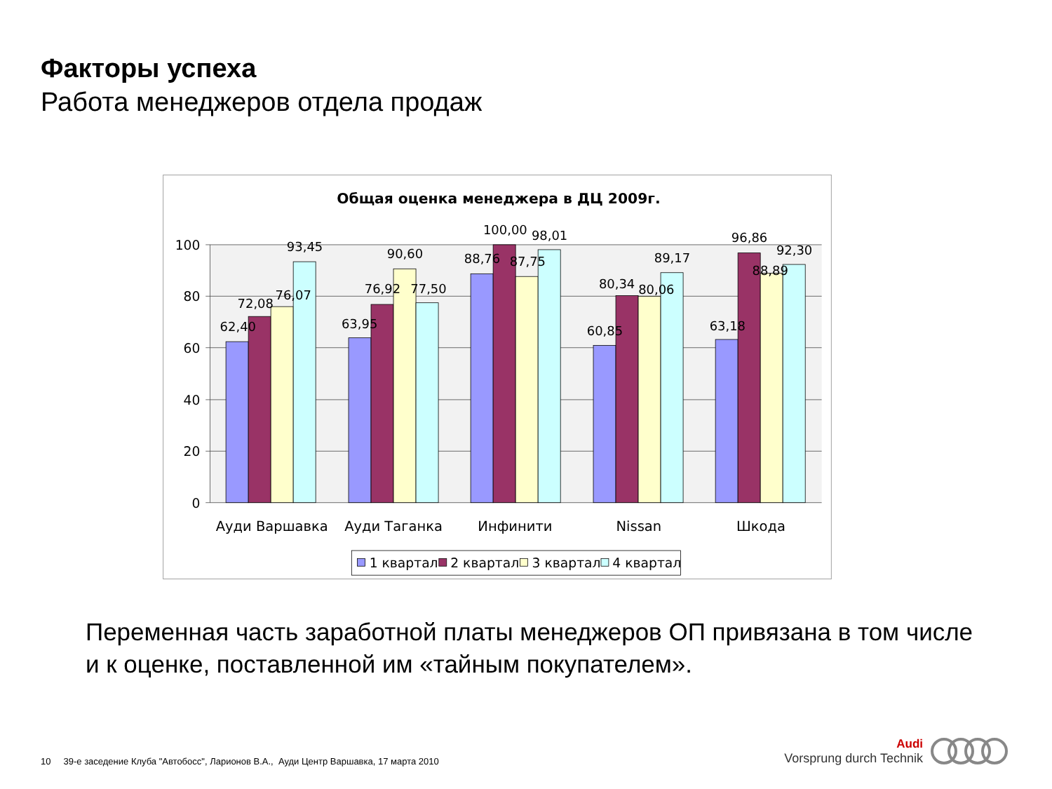Факторы успеха
Работа менеджеров отдела продаж
Общая оценка менеджера в ДЦ 2009г.
100
80
60
40
20
0
62,40
72,08
76,07
93,45
63,95
76,92
90,60
77,50
88,76
100,00
87,75
98,01
60,85
80,34
80,06
89,17
63,18
96,86
88,89
92,30
Ауди Варшавка
Ауди Таганка
Инфинити
Nissan
Шкода
1 квартал
2 квартал
3 квартал
4 квартал
Переменная часть заработной платы менеджеров ОП привязана в том числе и к оценке, поставленной им «тайным покупателем».
10 39-е заседение Клуба "Автобосс", Ларионов В.А., Ауди Центр Варшавка, 17 марта 2010
Audi
Vorsprung durch Technik